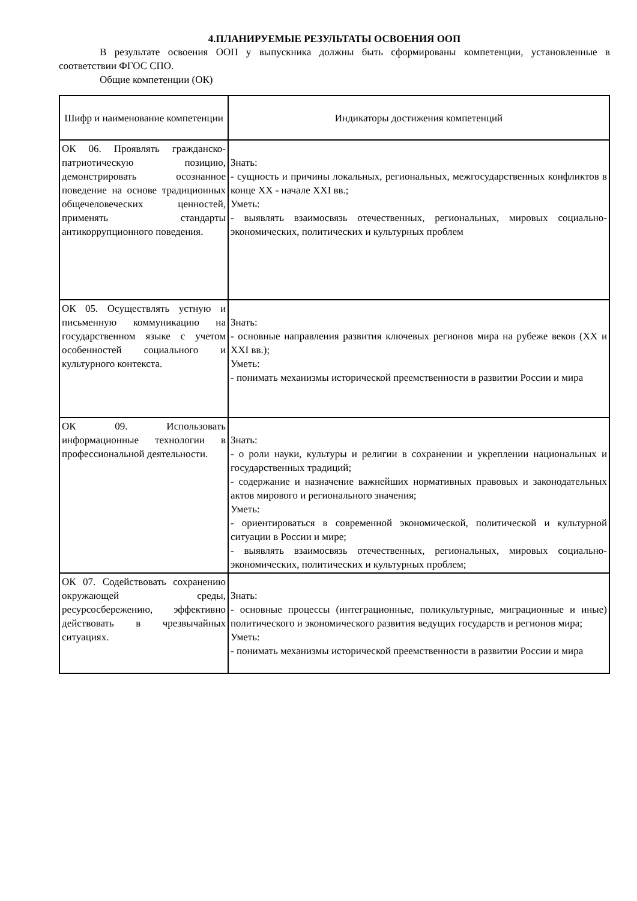4.ПЛАНИРУЕМЫЕ РЕЗУЛЬТАТЫ ОСВОЕНИЯ ООП
В результате освоения ООП у выпускника должны быть сформированы компетенции, установленные в соответствии ФГОС СПО.
Общие компетенции (ОК)
| Шифр и наименование компетенции | Индикаторы достижения компетенций |
| ОК 06. Проявлять гражданско-патриотическую позицию, демонстрировать осознанное поведение на основе традиционных общечеловеческих ценностей, применять стандарты антикоррупционного поведения. | Знать: - сущность и причины локальных, региональных, межгосударственных конфликтов в конце XX - начале XXI вв.; Уметь: - выявлять взаимосвязь отечественных, региональных, мировых социально-экономических, политических и культурных проблем |
| ОК 05. Осуществлять устную и письменную коммуникацию на государственном языке с учетом особенностей социального и культурного контекста. | Знать: - основные направления развития ключевых регионов мира на рубеже веков (XX и XXI вв.); Уметь: - понимать механизмы исторической преемственности в развитии России и мира |
| ОК 09. Использовать информационные технологии в профессиональной деятельности. | Знать: - о роли науки, культуры и религии в сохранении и укреплении национальных и государственных традиций; - содержание и назначение важнейших нормативных правовых и законодательных актов мирового и регионального значения; Уметь: - ориентироваться в современной экономической, политической и культурной ситуации в России и мире; - выявлять взаимосвязь отечественных, региональных, мировых социально-экономических, политических и культурных проблем; |
| ОК 07. Содействовать сохранению окружающей среды, ресурсосбережению, эффективно действовать в чрезвычайных ситуациях. | Знать: - основные процессы (интеграционные, поликультурные, миграционные и иные) политического и экономического развития ведущих государств и регионов мира; Уметь: - понимать механизмы исторической преемственности в развитии России и мира |